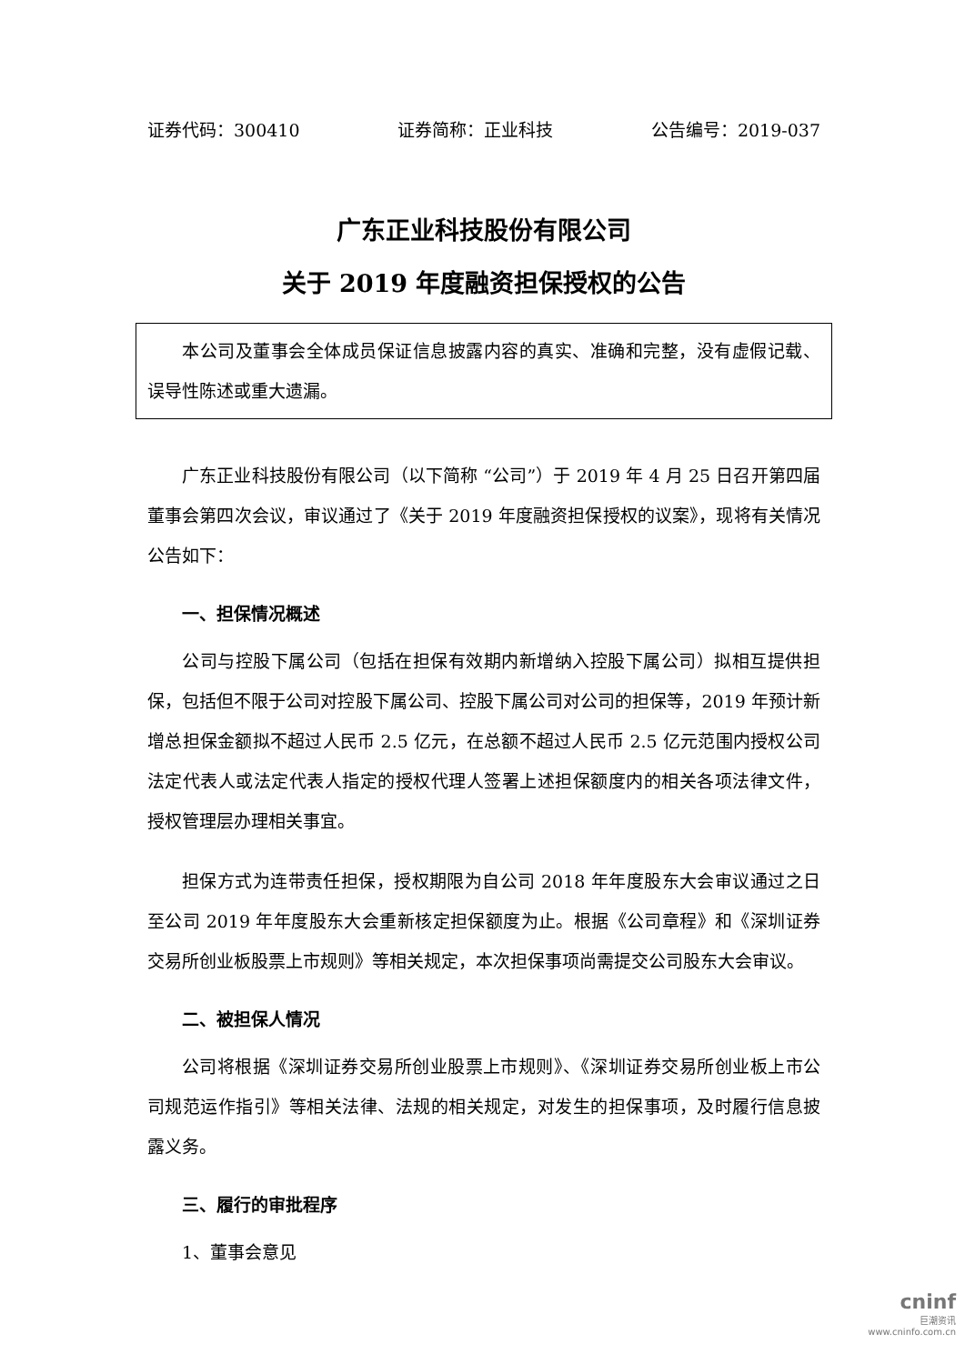证券代码：300410 证券简称：正业科技 公告编号：2019-037
广东正业科技股份有限公司
关于 2019 年度融资担保授权的公告
本公司及董事会全体成员保证信息披露内容的真实、准确和完整，没有虚假记载、误导性陈述或重大遗漏。
广东正业科技股份有限公司（以下简称 “公司”）于 2019 年 4 月 25 日召开第四届董事会第四次会议，审议通过了《关于 2019 年度融资担保授权的议案》，现将有关情况公告如下：
一、担保情况概述
公司与控股下属公司（包括在担保有效期内新增纳入控股下属公司）拟相互提供担保，包括但不限于公司对控股下属公司、控股下属公司对公司的担保等，2019 年预计新增总担保金额拟不超过人民币 2.5 亿元，在总额不超过人民币 2.5 亿元范围内授权公司法定代表人或法定代表人指定的授权代理人签署上述担保额度内的相关各项法律文件，授权管理层办理相关事宜。
担保方式为连带责任担保，授权期限为自公司 2018 年年度股东大会审议通过之日至公司 2019 年年度股东大会重新核定担保额度为止。根据《公司章程》和《深圳证券交易所创业板股票上市规则》等相关规定，本次担保事项尚需提交公司股东大会审议。
二、被担保人情况
公司将根据《深圳证券交易所创业股票上市规则》、《深圳证券交易所创业板上市公司规范运作指引》等相关法律、法规的相关规定，对发生的担保事项，及时履行信息披露义务。
三、履行的审批程序
1、董事会意见
cninf
巨潮资讯
www.cninfo.com.cn